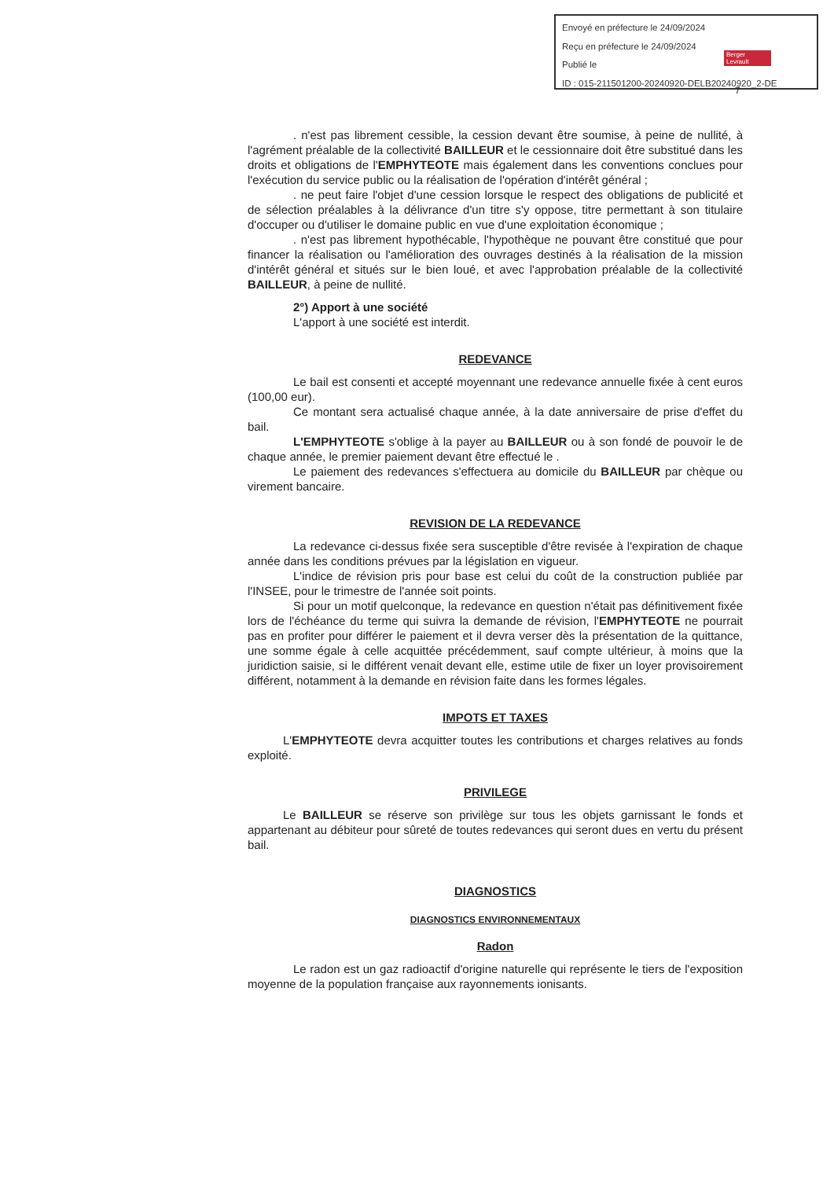Envoyé en préfecture le 24/09/2024
Reçu en préfecture le 24/09/2024
Publié le
ID : 015-211501200-20240920-DELB20240920_2-DE
Berger Levrault
7
. n'est pas librement cessible, la cession devant être soumise, à peine de nullité, à l'agrément préalable de la collectivité BAILLEUR et le cessionnaire doit être substitué dans les droits et obligations de l'EMPHYTEOTE mais également dans les conventions conclues pour l'exécution du service public ou la réalisation de l'opération d'intérêt général ;
. ne peut faire l'objet d'une cession lorsque le respect des obligations de publicité et de sélection préalables à la délivrance d'un titre s'y oppose, titre permettant à son titulaire d'occuper ou d'utiliser le domaine public en vue d'une exploitation économique ;
. n'est pas librement hypothécable, l'hypothèque ne pouvant être constitué que pour financer la réalisation ou l'amélioration des ouvrages destinés à la réalisation de la mission d'intérêt général et situés sur le bien loué, et avec l'approbation préalable de la collectivité BAILLEUR, à peine de nullité.
2°) Apport à une société
L'apport à une société est interdit.
REDEVANCE
Le bail est consenti et accepté moyennant une redevance annuelle fixée à cent euros (100,00 eur).
Ce montant sera actualisé chaque année, à la date anniversaire de prise d'effet du bail.
L'EMPHYTEOTE s'oblige à la payer au BAILLEUR ou à son fondé de pouvoir le de chaque année, le premier paiement devant être effectué le .
Le paiement des redevances s'effectuera au domicile du BAILLEUR par chèque ou virement bancaire.
REVISION DE LA REDEVANCE
La redevance ci-dessus fixée sera susceptible d'être revisée à l'expiration de chaque année dans les conditions prévues par la législation en vigueur.
L'indice de révision pris pour base est celui du coût de la construction publiée par l'INSEE, pour le trimestre de l'année soit points.
Si pour un motif quelconque, la redevance en question n'était pas définitivement fixée lors de l'échéance du terme qui suivra la demande de révision, l'EMPHYTEOTE ne pourrait pas en profiter pour différer le paiement et il devra verser dès la présentation de la quittance, une somme égale à celle acquittée précédemment, sauf compte ultérieur, à moins que la juridiction saisie, si le différent venait devant elle, estime utile de fixer un loyer provisoirement différent, notamment à la demande en révision faite dans les formes légales.
IMPOTS ET TAXES
L'EMPHYTEOTE devra acquitter toutes les contributions et charges relatives au fonds exploité.
PRIVILEGE
Le BAILLEUR se réserve son privilège sur tous les objets garnissant le fonds et appartenant au débiteur pour sûreté de toutes redevances qui seront dues en vertu du présent bail.
DIAGNOSTICS
DIAGNOSTICS ENVIRONNEMENTAUX
Radon
Le radon est un gaz radioactif d'origine naturelle qui représente le tiers de l'exposition moyenne de la population française aux rayonnements ionisants.